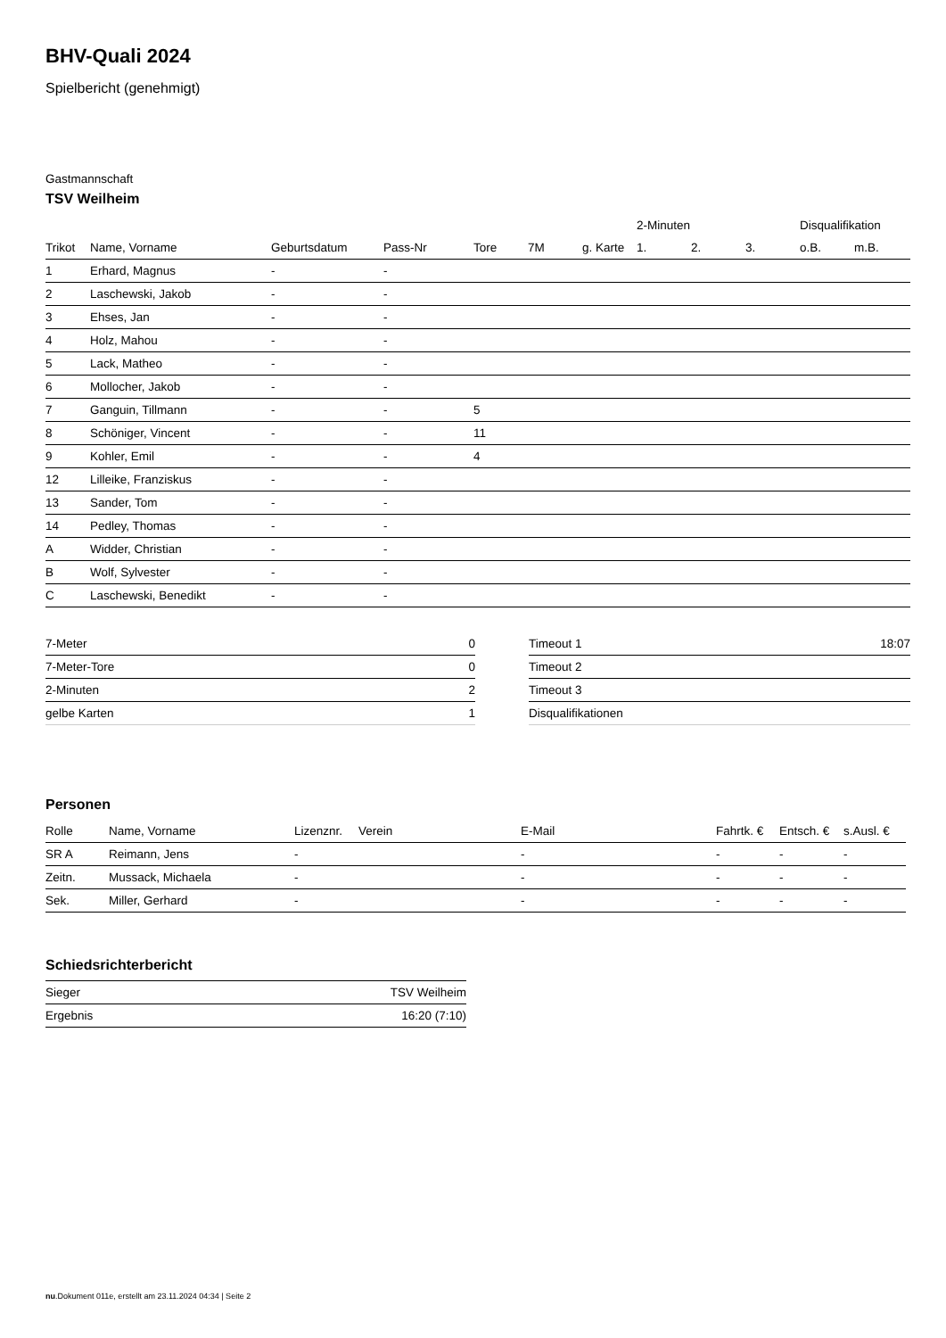BHV-Quali 2024
Spielbericht (genehmigt)
Gastmannschaft
TSV Weilheim
| | | | | | | | 2-Minuten | | | Disqualifikation | |
| --- | --- | --- | --- | --- | --- | --- | --- | --- | --- | --- | --- |
| Trikot | Name, Vorname | Geburtsdatum | Pass-Nr | Tore | 7M | g. Karte | 1. | 2. | 3. | o.B. | m.B. |
| 1 | Erhard, Magnus | - | - | | | | | | | | |
| 2 | Laschewski, Jakob | - | - | | | | | | | | |
| 3 | Ehses, Jan | - | - | | | | | | | | |
| 4 | Holz, Mahou | - | - | | | | | | | | |
| 5 | Lack, Matheo | - | - | | | | | | | | |
| 6 | Mollocher, Jakob | - | - | | | | | | | | |
| 7 | Ganguin, Tillmann | - | - | 5 | | | | | | | |
| 8 | Schöniger, Vincent | - | - | 11 | | | | | | | |
| 9 | Kohler, Emil | - | - | 4 | | | | | | | |
| 12 | Lilleike, Franziskus | - | - | | | | | | | | |
| 13 | Sander, Tom | - | - | | | | | | | | |
| 14 | Pedley, Thomas | - | - | | | | | | | | |
| A | Widder, Christian | - | - | | | | | | | | |
| B | Wolf, Sylvester | - | - | | | | | | | | |
| C | Laschewski, Benedikt | - | - | | | | | | | | |
| 7-Meter | 0 |
| 7-Meter-Tore | 0 |
| 2-Minuten | 2 |
| gelbe Karten | 1 |
| Timeout 1 | 18:07 |
| Timeout 2 | |
| Timeout 3 | |
| Disqualifikationen | |
Personen
| Rolle | Name, Vorname | Lizenznr. | Verein | E-Mail | Fahrtk. € | Entsch. € | s.Ausl. € |
| --- | --- | --- | --- | --- | --- | --- | --- |
| SR A | Reimann, Jens | - | | - | - | - | - |
| Zeitn. | Mussack, Michaela | - | | - | - | - | - |
| Sek. | Miller, Gerhard | - | | - | - | - | - |
Schiedsrichterbericht
| Sieger | TSV Weilheim |
| Ergebnis | 16:20 (7:10) |
nu.Dokument 011e, erstellt am 23.11.2024 04:34 | Seite 2